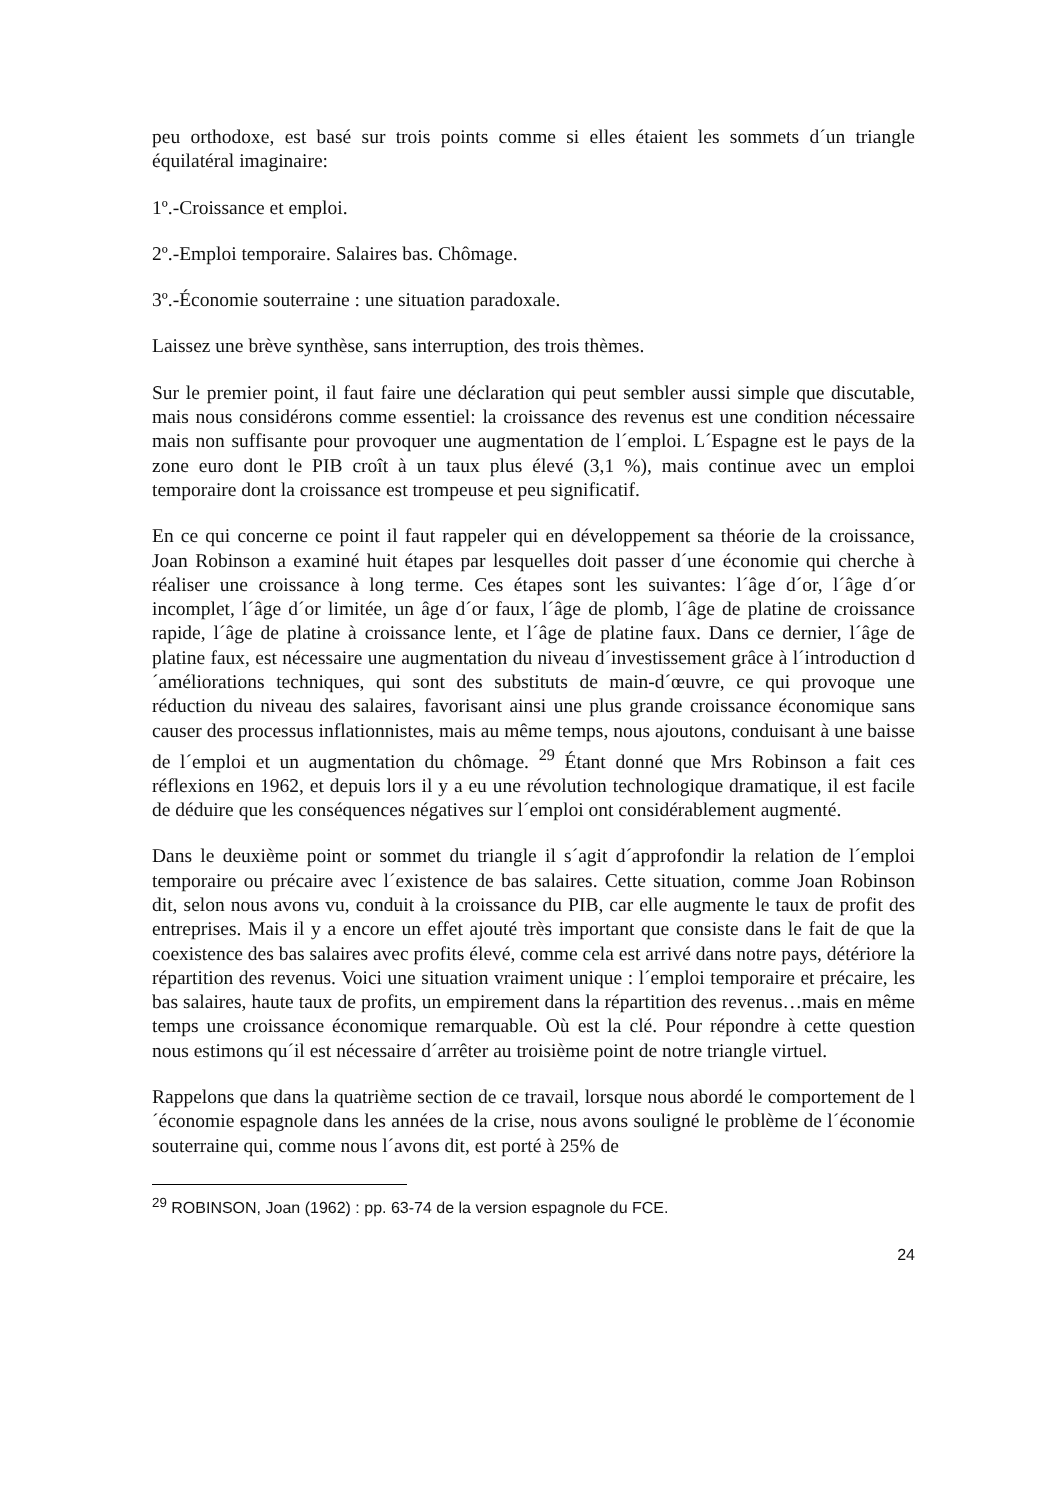peu orthodoxe, est basé sur trois points comme si elles étaient les sommets d´un triangle équilatéral imaginaire:
1º.-Croissance et emploi.
2º.-Emploi temporaire. Salaires bas. Chômage.
3º.-Économie souterraine : une situation paradoxale.
Laissez une brève synthèse, sans interruption, des trois thèmes.
Sur le premier point, il faut faire une déclaration qui peut sembler aussi simple que discutable, mais nous considérons comme essentiel: la croissance des revenus est une condition nécessaire mais non suffisante pour provoquer une augmentation de l´emploi. L´Espagne est le pays de la zone euro dont le PIB croît à un taux plus élevé (3,1 %), mais continue avec un emploi temporaire dont la croissance est trompeuse et peu significatif.
En ce qui concerne ce point il faut rappeler qui en développement sa théorie de la croissance, Joan Robinson a examiné huit étapes par lesquelles doit passer d´une économie qui cherche à réaliser une croissance à long terme. Ces étapes sont les suivantes: l´âge d´or, l´âge d´or incomplet, l´âge d´or limitée, un âge d´or faux, l´âge de plomb, l´âge de platine de croissance rapide, l´âge de platine à croissance lente, et l´âge de platine faux. Dans ce dernier, l´âge de platine faux, est nécessaire une augmentation du niveau d´investissement grâce à l´introduction d´améliorations techniques, qui sont des substituts de main-d´œuvre, ce qui provoque une réduction du niveau des salaires, favorisant ainsi une plus grande croissance économique sans causer des processus inflationnistes, mais au même temps, nous ajoutons, conduisant à une baisse de l´emploi et un augmentation du chômage. <sup>29</sup> Étant donné que Mrs Robinson a fait ces réflexions en 1962, et depuis lors il y a eu une révolution technologique dramatique, il est facile de déduire que les conséquences négatives sur l´emploi ont considérablement augmenté.
Dans le deuxième point or sommet du triangle il s´agit d´approfondir la relation de l´emploi temporaire ou précaire avec l´existence de bas salaires. Cette situation, comme Joan Robinson dit, selon nous avons vu, conduit à la croissance du PIB, car elle augmente le taux de profit des entreprises. Mais il y a encore un effet ajouté très important que consiste dans le fait de que la coexistence des bas salaires avec profits élevé, comme cela est arrivé dans notre pays, détériore la répartition des revenus. Voici une situation vraiment unique : l´emploi temporaire et précaire, les bas salaires, haute taux de profits, un empirement dans la répartition des revenus…mais en même temps une croissance économique remarquable. Où est la clé. Pour répondre à cette question nous estimons qu´il est nécessaire d´arrêter au troisième point de notre triangle virtuel.
Rappelons que dans la quatrième section de ce travail, lorsque nous abordé le comportement de l´économie espagnole dans les années de la crise, nous avons souligné le problème de l´économie souterraine qui, comme nous l´avons dit, est porté à 25% de
<sup>29</sup> ROBINSON, Joan (1962) : pp. 63-74 de la version espagnole du FCE.
24